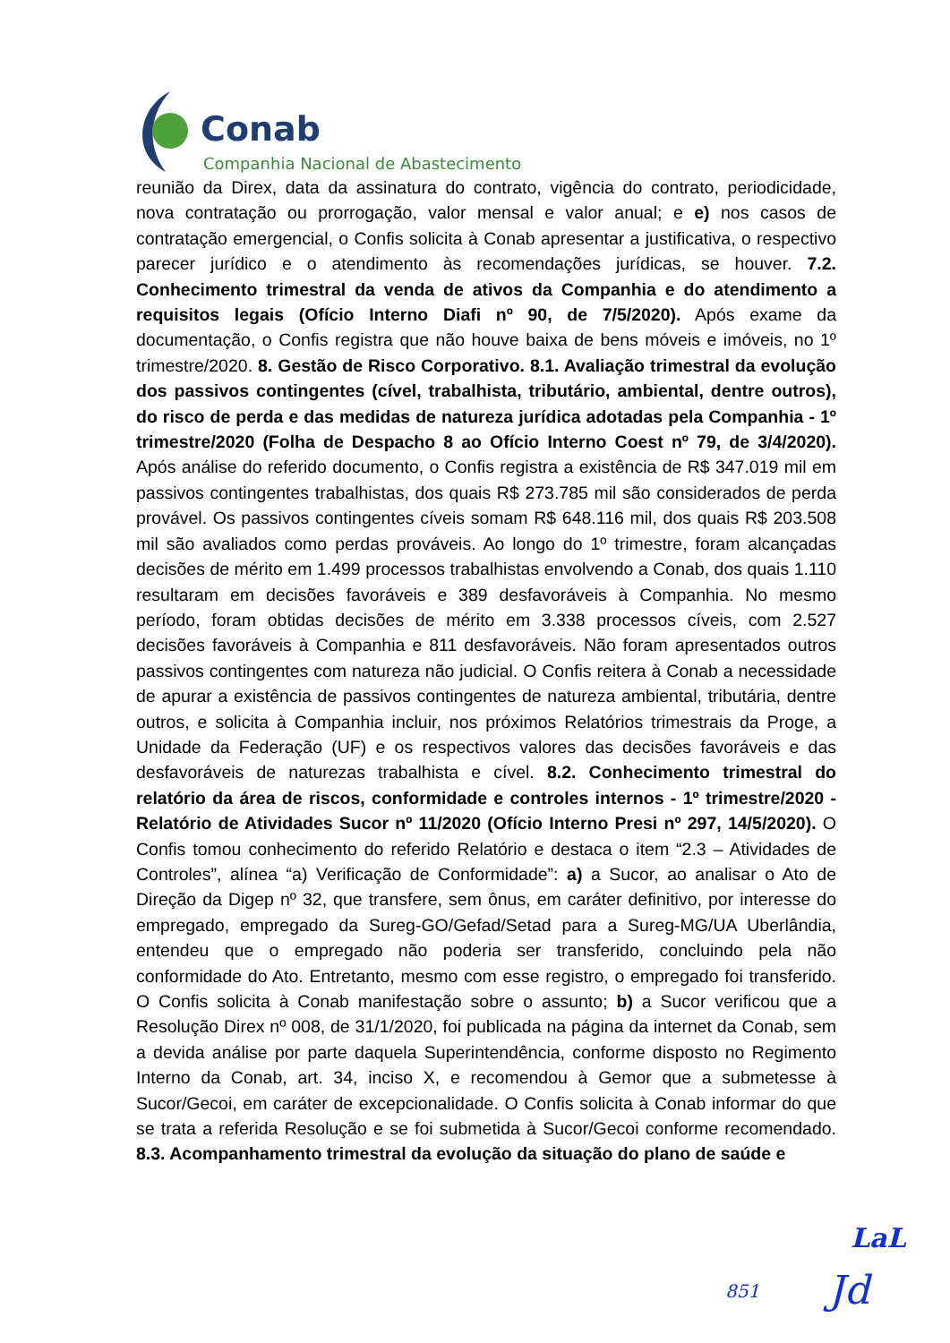Conab
Companhia Nacional de Abastecimento
reunião da Direx, data da assinatura do contrato, vigência do contrato, periodicidade, nova contratação ou prorrogação, valor mensal e valor anual; e e) nos casos de contratação emergencial, o Confis solicita à Conab apresentar a justificativa, o respectivo parecer jurídico e o atendimento às recomendações jurídicas, se houver. 7.2. Conhecimento trimestral da venda de ativos da Companhia e do atendimento a requisitos legais (Ofício Interno Diafi nº 90, de 7/5/2020). Após exame da documentação, o Confis registra que não houve baixa de bens móveis e imóveis, no 1º trimestre/2020. 8. Gestão de Risco Corporativo. 8.1. Avaliação trimestral da evolução dos passivos contingentes (cível, trabalhista, tributário, ambiental, dentre outros), do risco de perda e das medidas de natureza jurídica adotadas pela Companhia - 1º trimestre/2020 (Folha de Despacho 8 ao Ofício Interno Coest nº 79, de 3/4/2020). Após análise do referido documento, o Confis registra a existência de R$ 347.019 mil em passivos contingentes trabalhistas, dos quais R$ 273.785 mil são considerados de perda provável. Os passivos contingentes cíveis somam R$ 648.116 mil, dos quais R$ 203.508 mil são avaliados como perdas prováveis. Ao longo do 1º trimestre, foram alcançadas decisões de mérito em 1.499 processos trabalhistas envolvendo a Conab, dos quais 1.110 resultaram em decisões favoráveis e 389 desfavoráveis à Companhia. No mesmo período, foram obtidas decisões de mérito em 3.338 processos cíveis, com 2.527 decisões favoráveis à Companhia e 811 desfavoráveis. Não foram apresentados outros passivos contingentes com natureza não judicial. O Confis reitera à Conab a necessidade de apurar a existência de passivos contingentes de natureza ambiental, tributária, dentre outros, e solicita à Companhia incluir, nos próximos Relatórios trimestrais da Proge, a Unidade da Federação (UF) e os respectivos valores das decisões favoráveis e das desfavoráveis de naturezas trabalhista e cível. 8.2. Conhecimento trimestral do relatório da área de riscos, conformidade e controles internos - 1º trimestre/2020 - Relatório de Atividades Sucor nº 11/2020 (Ofício Interno Presi nº 297, 14/5/2020). O Confis tomou conhecimento do referido Relatório e destaca o item “2.3 – Atividades de Controles”, alínea “a) Verificação de Conformidade”: a) a Sucor, ao analisar o Ato de Direção da Digep nº 32, que transfere, sem ônus, em caráter definitivo, por interesse do empregado, empregado da Sureg-GO/Gefad/Setad para a Sureg-MG/UA Uberlândia, entendeu que o empregado não poderia ser transferido, concluindo pela não conformidade do Ato. Entretanto, mesmo com esse registro, o empregado foi transferido. O Confis solicita à Conab manifestação sobre o assunto; b) a Sucor verificou que a Resolução Direx nº 008, de 31/1/2020, foi publicada na página da internet da Conab, sem a devida análise por parte daquela Superintendência, conforme disposto no Regimento Interno da Conab, art. 34, inciso X, e recomendou à Gemor que a submetesse à Sucor/Gecoi, em caráter de excepcionalidade. O Confis solicita à Conab informar do que se trata a referida Resolução e se foi submetida à Sucor/Gecoi conforme recomendado. 8.3. Acompanhamento trimestral da evolução da situação do plano de saúde e
LaL
851 Jd